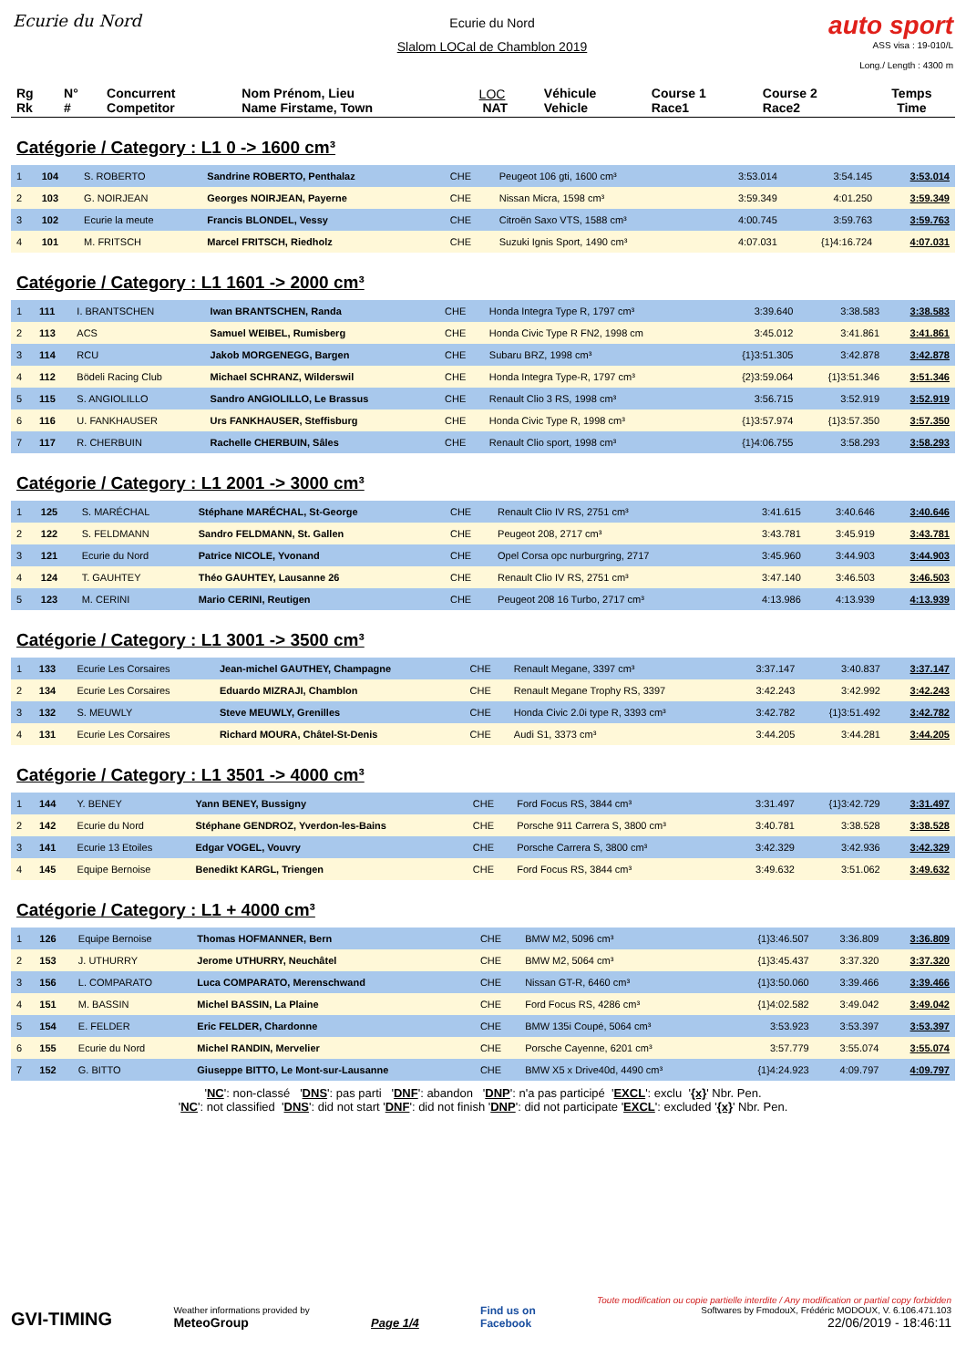Ecurie du Nord
Ecurie du Nord
Slalom LOCal de Chamblon 2019
LOC
auto sport
ASS visa : 19-010/L
Long./ Length : 4300 m
| Rg Rk | N° # | Concurrent Competitor | Nom Prénom, Lieu Name Firstame, Town | NAT | Véhicule Vehicle | Course 1 Race1 | Course 2 Race2 | Temps Time |
Catégorie / Category : L1 0 -> 1600 cm³
| 1 | 104 | S. ROBERTO | Sandrine ROBERTO, Penthalaz | CHE | Peugeot 106 gti, 1600 cm³ | 3:53.014 | 3:54.145 | 3:53.014 |
| 2 | 103 | G. NOIRJEAN | Georges NOIRJEAN, Payerne | CHE | Nissan Micra, 1598 cm³ | 3:59.349 | 4:01.250 | 3:59.349 |
| 3 | 102 | Ecurie la meute | Francis BLONDEL, Vessy | CHE | Citroën Saxo VTS, 1588 cm³ | 4:00.745 | 3:59.763 | 3:59.763 |
| 4 | 101 | M. FRITSCH | Marcel FRITSCH, Riedholz | CHE | Suzuki Ignis Sport, 1490 cm³ | 4:07.031 | {1}4:16.724 | 4:07.031 |
Catégorie / Category : L1 1601 -> 2000 cm³
| 1 | 111 | I. BRANTSCHEN | Iwan BRANTSCHEN, Randa | CHE | Honda Integra Type R, 1797 cm³ | 3:39.640 | 3:38.583 | 3:38.583 |
| 2 | 113 | ACS | Samuel WEIBEL, Rumisberg | CHE | Honda Civic Type R FN2, 1998 cm | 3:45.012 | 3:41.861 | 3:41.861 |
| 3 | 114 | RCU | Jakob MORGENEGG, Bargen | CHE | Subaru BRZ, 1998 cm³ | {1}3:51.305 | 3:42.878 | 3:42.878 |
| 4 | 112 | Bödeli Racing Club | Michael SCHRANZ, Wilderswil | CHE | Honda Integra Type-R, 1797 cm³ | {2}3:59.064 | {1}3:51.346 | 3:51.346 |
| 5 | 115 | S. ANGIOLILLO | Sandro ANGIOLILLO, Le Brassus | CHE | Renault Clio 3 RS, 1998 cm³ | 3:56.715 | 3:52.919 | 3:52.919 |
| 6 | 116 | U. FANKHAUSER | Urs FANKHAUSER, Steffisburg | CHE | Honda Civic Type R, 1998 cm³ | {1}3:57.974 | {1}3:57.350 | 3:57.350 |
| 7 | 117 | R. CHERBUIN | Rachelle CHERBUIN, Sâles | CHE | Renault Clio sport, 1998 cm³ | {1}4:06.755 | 3:58.293 | 3:58.293 |
Catégorie / Category : L1 2001 -> 3000 cm³
| 1 | 125 | S. MARÉCHAL | Stéphane MARÉCHAL, St-George | CHE | Renault Clio IV RS, 2751 cm³ | 3:41.615 | 3:40.646 | 3:40.646 |
| 2 | 122 | S. FELDMANN | Sandro FELDMANN, St. Gallen | CHE | Peugeot 208, 2717 cm³ | 3:43.781 | 3:45.919 | 3:43.781 |
| 3 | 121 | Ecurie du Nord | Patrice NICOLE, Yvonand | CHE | Opel Corsa opc nurburgring, 2717 | 3:45.960 | 3:44.903 | 3:44.903 |
| 4 | 124 | T. GAUHTEY | Théo GAUHTEY, Lausanne 26 | CHE | Renault Clio IV RS, 2751 cm³ | 3:47.140 | 3:46.503 | 3:46.503 |
| 5 | 123 | M. CERINI | Mario CERINI, Reutigen | CHE | Peugeot 208 16 Turbo, 2717 cm³ | 4:13.986 | 4:13.939 | 4:13.939 |
Catégorie / Category : L1 3001 -> 3500 cm³
| 1 | 133 | Ecurie Les Corsaires | Jean-michel GAUTHEY, Champagne | CHE | Renault Megane, 3397 cm³ | 3:37.147 | 3:40.837 | 3:37.147 |
| 2 | 134 | Ecurie Les Corsaires | Eduardo MIZRAJI, Chamblon | CHE | Renault Megane Trophy RS, 3397 | 3:42.243 | 3:42.992 | 3:42.243 |
| 3 | 132 | S. MEUWLY | Steve MEUWLY, Grenilles | CHE | Honda Civic 2.0i type R, 3393 cm³ | 3:42.782 | {1}3:51.492 | 3:42.782 |
| 4 | 131 | Ecurie Les Corsaires | Richard MOURA, Châtel-St-Denis | CHE | Audi S1, 3373 cm³ | 3:44.205 | 3:44.281 | 3:44.205 |
Catégorie / Category : L1 3501 -> 4000 cm³
| 1 | 144 | Y. BENEY | Yann BENEY, Bussigny | CHE | Ford Focus RS, 3844 cm³ | 3:31.497 | {1}3:42.729 | 3:31.497 |
| 2 | 142 | Ecurie du Nord | Stéphane GENDROZ, Yverdon-les-Bains | CHE | Porsche 911 Carrera S, 3800 cm³ | 3:40.781 | 3:38.528 | 3:38.528 |
| 3 | 141 | Ecurie 13 Etoiles | Edgar VOGEL, Vouvry | CHE | Porsche Carrera S, 3800 cm³ | 3:42.329 | 3:42.936 | 3:42.329 |
| 4 | 145 | Equipe Bernoise | Benedikt KARGL, Triengen | CHE | Ford Focus RS, 3844 cm³ | 3:49.632 | 3:51.062 | 3:49.632 |
Catégorie / Category : L1 + 4000 cm³
| 1 | 126 | Equipe Bernoise | Thomas HOFMANNER, Bern | CHE | BMW M2, 5096 cm³ | {1}3:46.507 | 3:36.809 | 3:36.809 |
| 2 | 153 | J. UTHURRY | Jerome UTHURRY, Neuchâtel | CHE | BMW M2, 5064 cm³ | {1}3:45.437 | 3:37.320 | 3:37.320 |
| 3 | 156 | L. COMPARATO | Luca COMPARATO, Merenschwand | CHE | Nissan GT-R, 6460 cm³ | {1}3:50.060 | 3:39.466 | 3:39.466 |
| 4 | 151 | M. BASSIN | Michel BASSIN, La Plaine | CHE | Ford Focus RS, 4286 cm³ | {1}4:02.582 | 3:49.042 | 3:49.042 |
| 5 | 154 | E. FELDER | Eric FELDER, Chardonne | CHE | BMW 135i Coupé, 5064 cm³ | 3:53.923 | 3:53.397 | 3:53.397 |
| 6 | 155 | Ecurie du Nord | Michel RANDIN, Mervelier | CHE | Porsche Cayenne, 6201 cm³ | 3:57.779 | 3:55.074 | 3:55.074 |
| 7 | 152 | G. BITTO | Giuseppe BITTO, Le Mont-sur-Lausanne | CHE | BMW X5 x Drive40d, 4490 cm³ | {1}4:24.923 | 4:09.797 | 4:09.797 |
'NC': non-classé 'DNS': pas parti 'DNF': abandon 'DNP': n'a pas participé 'EXCL': exclu '{x}' Nbr. Pen.
'NC': not classified 'DNS': did not start 'DNF': did not finish 'DNP': did not participate 'EXCL': excluded '{x}' Nbr. Pen.
GVI-TIMING
Weather informations provided by
MeteoGroup
Page 1/4
Find us on
Facebook
Toute modification ou copie partielle interdite / Any modification or partial copy forbidden
Softwares by FmodouX, Frédéric MODOUX, V. 6.106.471.103
22/06/2019 - 18:46:11